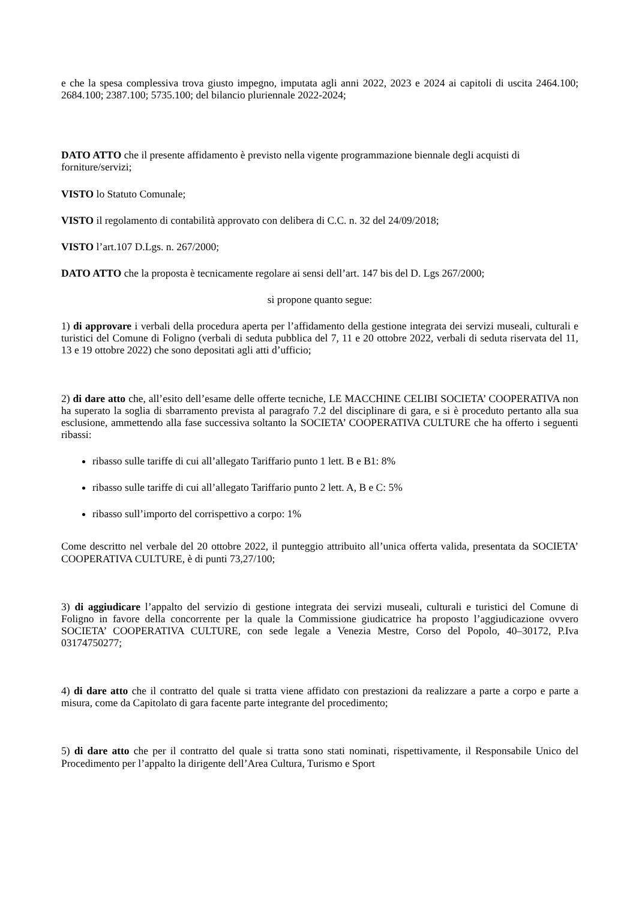e che la spesa complessiva trova giusto impegno, imputata agli anni 2022, 2023 e 2024 ai capitoli di uscita 2464.100; 2684.100; 2387.100; 5735.100; del bilancio pluriennale 2022-2024;
DATO ATTO che il presente affidamento è previsto nella vigente programmazione biennale degli acquisti di forniture/servizi;
VISTO lo Statuto Comunale;
VISTO il regolamento di contabilità approvato con delibera di C.C. n. 32 del 24/09/2018;
VISTO l’art.107 D.Lgs. n. 267/2000;
DATO ATTO che la proposta è tecnicamente regolare ai sensi dell’art. 147 bis del D. Lgs 267/2000;
si propone quanto segue:
1) di approvare i verbali della procedura aperta per l’affidamento della gestione integrata dei servizi museali, culturali e turistici del Comune di Foligno (verbali di seduta pubblica del 7, 11 e 20 ottobre 2022, verbali di seduta riservata del 11, 13 e 19 ottobre 2022) che sono depositati agli atti d’ufficio;
2) di dare atto che, all’esito dell’esame delle offerte tecniche, LE MACCHINE CELIBI SOCIETA’ COOPERATIVA non ha superato la soglia di sbarramento prevista al paragrafo 7.2 del disciplinare di gara, e si è proceduto pertanto alla sua esclusione, ammettendo alla fase successiva soltanto la SOCIETA’ COOPERATIVA CULTURE che ha offerto i seguenti ribassi:
ribasso sulle tariffe di cui all’allegato Tariffario punto 1 lett. B e B1: 8%
ribasso sulle tariffe di cui all’allegato Tariffario punto 2 lett. A, B e C: 5%
ribasso sull’importo del corrispettivo a corpo: 1%
Come descritto nel verbale del 20 ottobre 2022, il punteggio attribuito all’unica offerta valida, presentata da SOCIETA’ COOPERATIVA CULTURE, è di punti 73,27/100;
3) di aggiudicare l’appalto del servizio di gestione integrata dei servizi museali, culturali e turistici del Comune di Foligno in favore della concorrente per la quale la Commissione giudicatrice ha proposto l’aggiudicazione ovvero SOCIETA’ COOPERATIVA CULTURE, con sede legale a Venezia Mestre, Corso del Popolo, 40–30172, P.Iva 03174750277;
4) di dare atto che il contratto del quale si tratta viene affidato con prestazioni da realizzare a parte a corpo e parte a misura, come da Capitolato di gara facente parte integrante del procedimento;
5) di dare atto che per il contratto del quale si tratta sono stati nominati, rispettivamente, il Responsabile Unico del Procedimento per l’appalto la dirigente dell’Area Cultura, Turismo e Sport